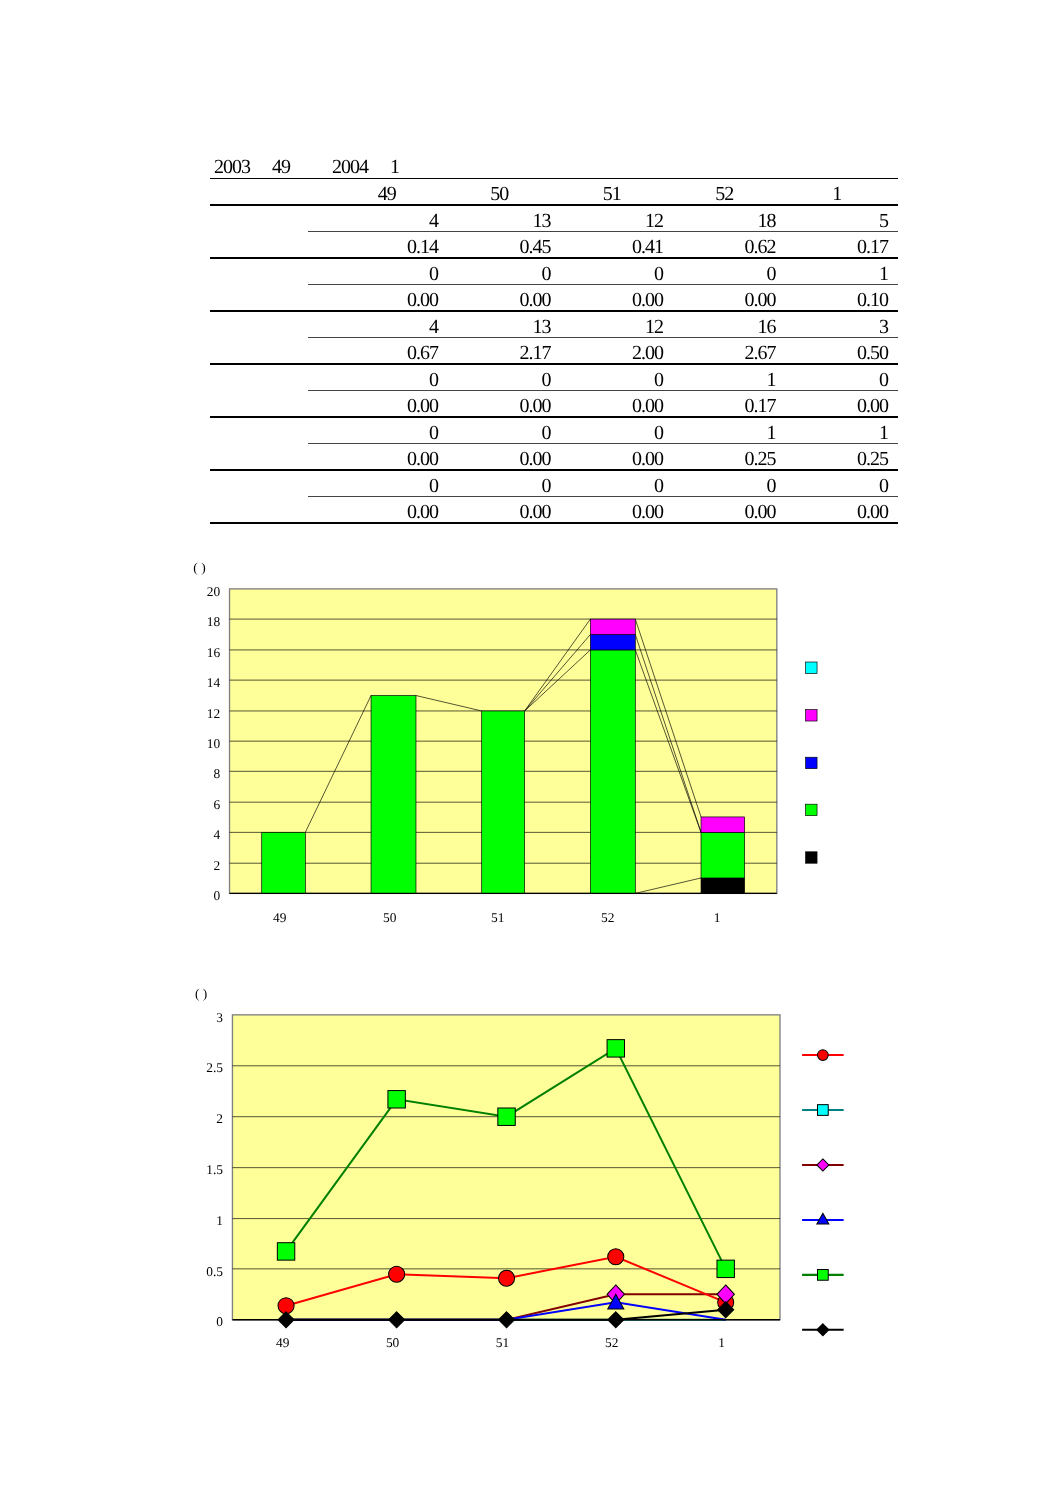2003 49 2004 1
| | | 49 | 50 | 51 | 52 | 1 |
| --- | --- | --- | --- | --- | --- | --- |
| | | 4 | 13 | 12 | 18 | 5 |
| | | 0.14 | 0.45 | 0.41 | 0.62 | 0.17 |
| | | 0 | 0 | 0 | 0 | 1 |
| | | 0.00 | 0.00 | 0.00 | 0.00 | 0.10 |
| | | 4 | 13 | 12 | 16 | 3 |
| | | 0.67 | 2.17 | 2.00 | 2.67 | 0.50 |
| | | 0 | 0 | 0 | 1 | 0 |
| | | 0.00 | 0.00 | 0.00 | 0.17 | 0.00 |
| | | 0 | 0 | 0 | 1 | 1 |
| | | 0.00 | 0.00 | 0.00 | 0.25 | 0.25 |
| | | 0 | 0 | 0 | 0 | 0 |
| | | 0.00 | 0.00 | 0.00 | 0.00 | 0.00 |
( )
20
18
16
14
12
10
8
6
4
2
0
49
50
51
52
1
( )
3
2.5
2
1.5
1
0.5
0
49
50
51
52
1